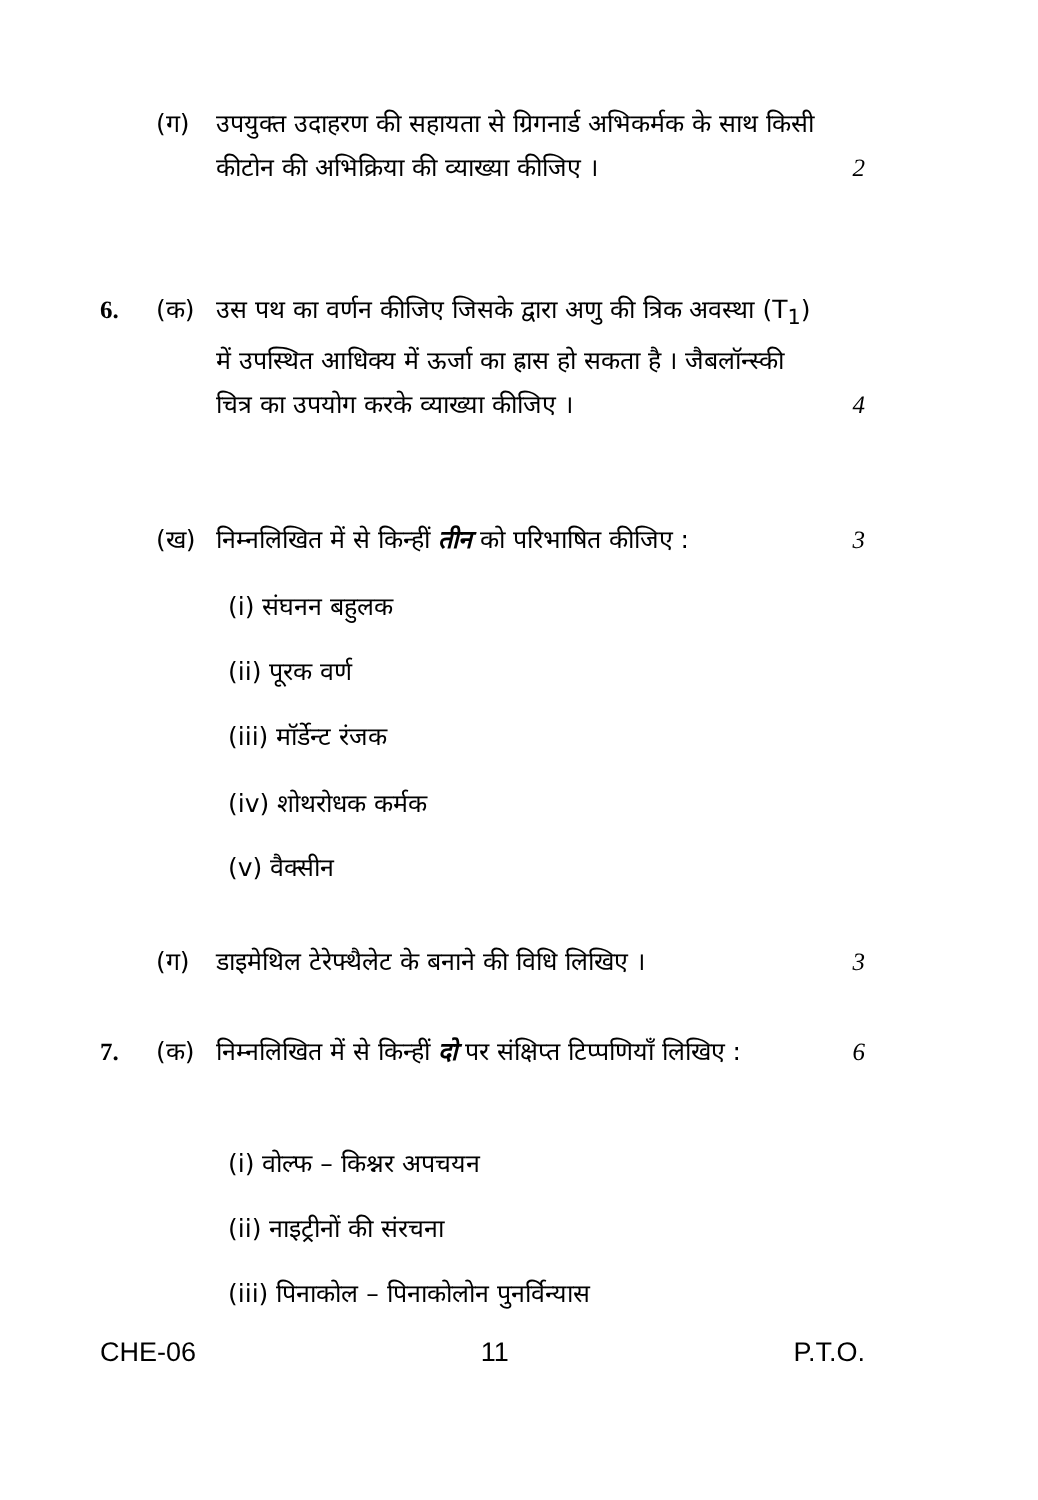(ग) उपयुक्त उदाहरण की सहायता से ग्रिगनार्ड अभिकर्मक के साथ किसी कीटोन की अभिक्रिया की व्याख्या कीजिए ।
2
6. (क) उस पथ का वर्णन कीजिए जिसके द्वारा अणु की त्रिक अवस्था (T<sub>1</sub>) में उपस्थित आधिक्य में ऊर्जा का ह्रास हो सकता है । जैबलॉन्स्की चित्र का उपयोग करके व्याख्या कीजिए ।
4
(ख) निम्नलिखित में से किन्हीं तीन को परिभाषित कीजिए :
3
(i) संघनन बहुलक
(ii) पूरक वर्ण
(iii) मॉर्डेन्ट रंजक
(iv) शोथरोधक कर्मक
(v) वैक्सीन
(ग) डाइमेथिल टेरेफ्थैलेट के बनाने की विधि लिखिए ।
3
7. (क) निम्नलिखित में से किन्हीं दो पर संक्षिप्त टिप्पणियाँ लिखिए :
6
(i) वोल्फ – किश्नर अपचयन
(ii) नाइट्रीनों की संरचना
(iii) पिनाकोल – पिनाकोलोन पुनर्विन्यास
CHE-06 11 P.T.O.